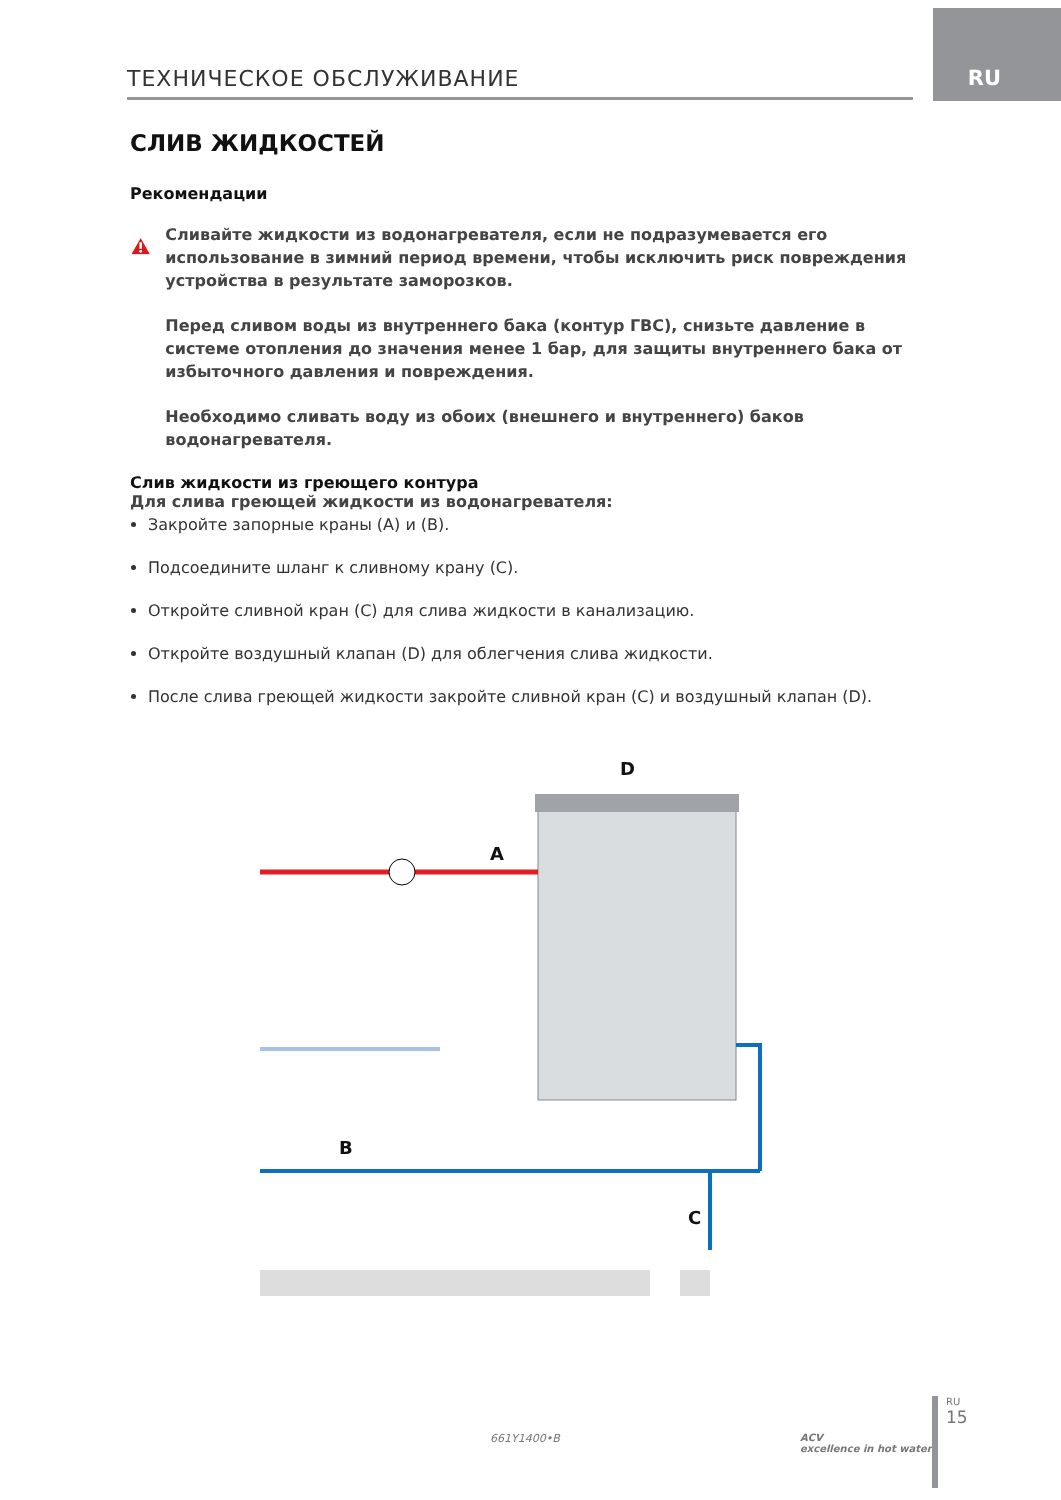RU ТЕХНИЧЕСКОЕ ОБСЛУЖИВАНИЕ
СЛИВ ЖИДКОСТЕЙ
Рекомендации
Сливайте жидкости из водонагревателя, если не подразумевается его использование в зимний период времени, чтобы исключить риск повреждения устройства в результате заморозков.
Перед сливом воды из внутреннего бака (контур ГВС), снизьте давление в системе отопления до значения менее 1 бар, для защиты внутреннего бака от избыточного давления и повреждения.
Необходимо сливать воду из обоих (внешнего и внутреннего) баков водонагревателя.
Слив жидкости из греющего контура
Для слива греющей жидкости из водонагревателя:
Закройте запорные краны (A) и (B).
Подсоедините шланг к сливному крану (C).
Откройте сливной кран (C) для слива жидкости в канализацию.
Откройте воздушный клапан (D) для облегчения слива жидкости.
После слива греющей жидкости закройте сливной кран (C) и воздушный клапан (D).
D
A
B
C
661Y1400•B
ACV
excellence in hot water
RU
15